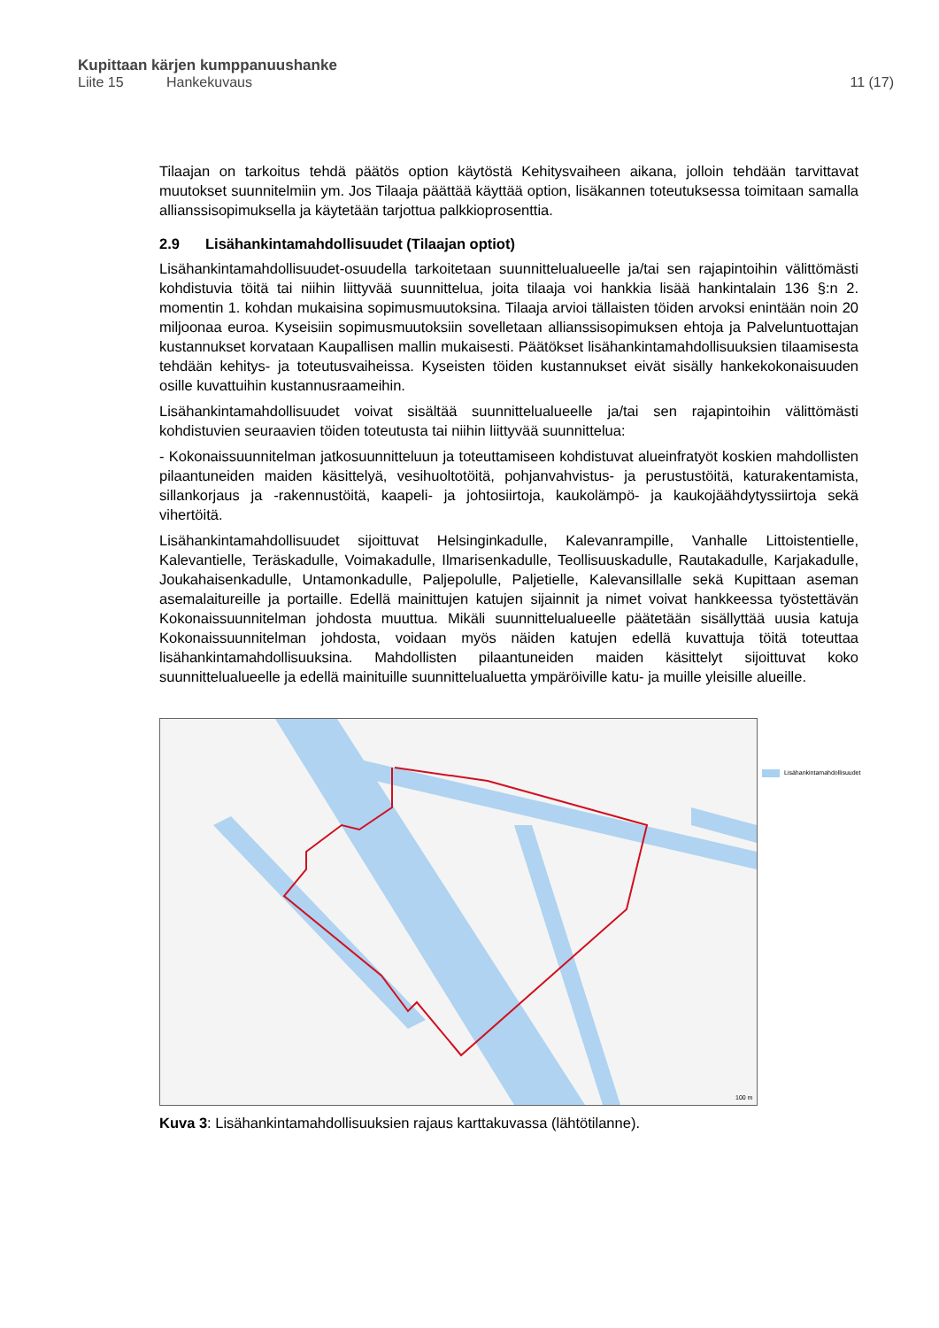Kupittaan kärjen kumppanuushanke
Liite 15 Hankekuvaus 11 (17)
Tilaajan on tarkoitus tehdä päätös option käytöstä Kehitysvaiheen aikana, jolloin tehdään tarvittavat muutokset suunnitelmiin ym. Jos Tilaaja päättää käyttää option, lisäkannen toteutuksessa toimitaan samalla allianssisopimuksella ja käytetään tarjottua palkkioprosenttia.
2.9 Lisähankintamahdollisuudet (Tilaajan optiot)
Lisähankintamahdollisuudet-osuudella tarkoitetaan suunnittelualueelle ja/tai sen rajapintoihin välittömästi kohdistuvia töitä tai niihin liittyvää suunnittelua, joita tilaaja voi hankkia lisää hankintalain 136 §:n 2. momentin 1. kohdan mukaisina sopimusmuutoksina. Tilaaja arvioi tällaisten töiden arvoksi enintään noin 20 miljoonaa euroa. Kyseisiin sopimusmuutoksiin sovelletaan allianssisopimuksen ehtoja ja Palveluntuottajan kustannukset korvataan Kaupallisen mallin mukaisesti. Päätökset lisähankintamahdollisuuksien tilaamisesta tehdään kehitys- ja toteutusvaiheissa. Kyseisten töiden kustannukset eivät sisälly hankekokonaisuuden osille kuvattuihin kustannusraameihin.
Lisähankintamahdollisuudet voivat sisältää suunnittelualueelle ja/tai sen rajapintoihin välittömästi kohdistuvien seuraavien töiden toteutusta tai niihin liittyvää suunnittelua:
- Kokonaissuunnitelman jatkosuunnitteluun ja toteuttamiseen kohdistuvat alueinfratyöt koskien mahdollisten pilaantuneiden maiden käsittelyä, vesihuoltotöitä, pohjanvahvistus- ja perustustöitä, katurakentamista, sillankorjaus ja -rakennustöitä, kaapeli- ja johtosiirtoja, kaukolämpö- ja kaukojäähdytyssiirtoja sekä vihertöitä.
Lisähankintamahdollisuudet sijoittuvat Helsinginkadulle, Kalevanrampille, Vanhalle Littoistentielle, Kalevantielle, Teräskadulle, Voimakadulle, Ilmarisenkadulle, Teollisuuskadulle, Rautakadulle, Karjakadulle, Joukahaisenkadulle, Untamonkadulle, Paljepolulle, Paljetielle, Kalevansillalle sekä Kupittaan aseman asemalaitureille ja portaille. Edellä mainittujen katujen sijainnit ja nimet voivat hankkeessa työstettävän Kokonaissuunnitelman johdosta muuttua. Mikäli suunnittelualueelle päätetään sisällyttää uusia katuja Kokonaissuunnitelman johdosta, voidaan myös näiden katujen edellä kuvattuja töitä toteuttaa lisähankintamahdollisuuksina. Mahdollisten pilaantuneiden maiden käsittelyt sijoittuvat koko suunnittelualueelle ja edellä mainituille suunnittelualuetta ympäröiville katu- ja muille yleisille alueille.
100 m
Lisähankintamahdollisuudet
Kuva 3: Lisähankintamahdollisuuksien rajaus karttakuvassa (lähtötilanne).